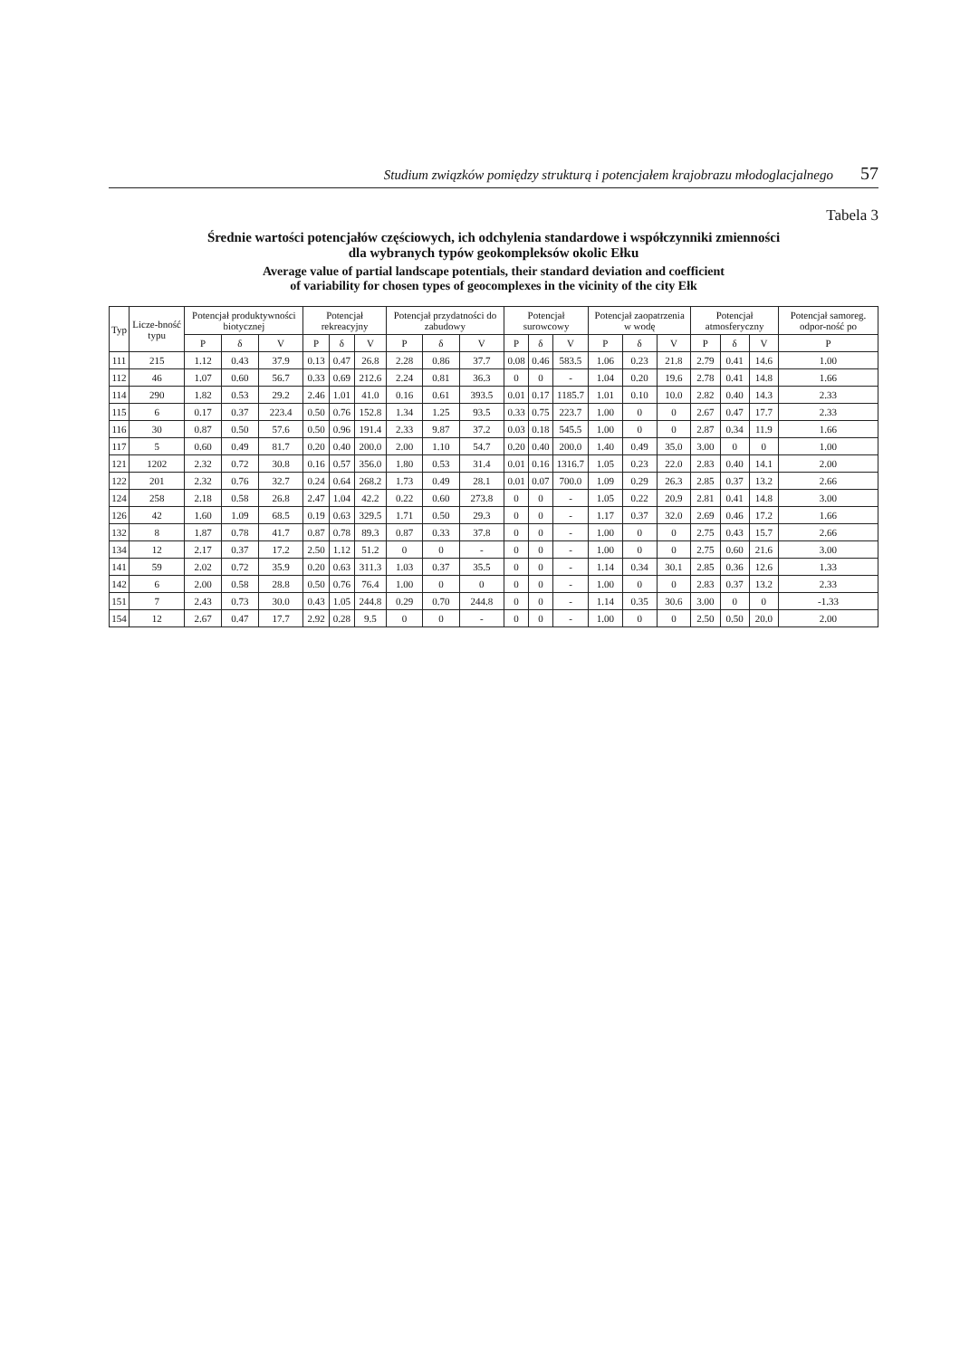Studium związków pomiędzy strukturą i potencjałem krajobrazu młodoglacjalnego 57
Tabela 3
Średnie wartości potencjałów częściowych, ich odchylenia standardowe i współczynniki zmienności
dla wybranych typów geokompleksów okolic Ełku
Average value of partial landscape potentials, their standard deviation and coefficient
of variability for chosen types of geocomplexes in the vicinity of the city Ełk
| Typ | Licze-bność typu | Potencjał produktywności biotycznej | | | Potencjał rekreacyjny | | | Potencjał przydatności do zabudowy | | | Potencjał surowcowy | | | Potencjał zaopatrzenia w wodę | | | Potencjał atmosferyczny | | | Potencjał samoreg. odpor-ność po |
| --- | --- | --- | --- | --- | --- | --- | --- | --- | --- | --- | --- | --- | --- | --- | --- | --- | --- | --- | --- | --- |
| | | P | δ | V | P | δ | V | P | δ | V | P | δ | V | P | δ | V | P | δ | V | P |
| 111 | 215 | 1.12 | 0.43 | 37.9 | 0.13 | 0.47 | 26.8 | 2.28 | 0.86 | 37.7 | 0.08 | 0.46 | 583.5 | 1.06 | 0.23 | 21.8 | 2.79 | 0.41 | 14.6 | 1.00 |
| 112 | 46 | 1.07 | 0.60 | 56.7 | 0.33 | 0.69 | 212.6 | 2.24 | 0.81 | 36.3 | 0 | 0 | - | 1.04 | 0.20 | 19.6 | 2.78 | 0.41 | 14.8 | 1.66 |
| 114 | 290 | 1.82 | 0.53 | 29.2 | 2.46 | 1.01 | 41.0 | 0.16 | 0.61 | 393.5 | 0.01 | 0.17 | 1185.7 | 1.01 | 0.10 | 10.0 | 2.82 | 0.40 | 14.3 | 2.33 |
| 115 | 6 | 0.17 | 0.37 | 223.4 | 0.50 | 0.76 | 152.8 | 1.34 | 1.25 | 93.5 | 0.33 | 0.75 | 223.7 | 1.00 | 0 | 0 | 2.67 | 0.47 | 17.7 | 2.33 |
| 116 | 30 | 0.87 | 0.50 | 57.6 | 0.50 | 0.96 | 191.4 | 2.33 | 9.87 | 37.2 | 0.03 | 0.18 | 545.5 | 1.00 | 0 | 0 | 2.87 | 0.34 | 11.9 | 1.66 |
| 117 | 5 | 0.60 | 0.49 | 81.7 | 0.20 | 0.40 | 200.0 | 2.00 | 1.10 | 54.7 | 0.20 | 0.40 | 200.0 | 1.40 | 0.49 | 35.0 | 3.00 | 0 | 0 | 1.00 |
| 121 | 1202 | 2.32 | 0.72 | 30.8 | 0.16 | 0.57 | 356.0 | 1.80 | 0.53 | 31.4 | 0.01 | 0.16 | 1316.7 | 1.05 | 0.23 | 22.0 | 2.83 | 0.40 | 14.1 | 2.00 |
| 122 | 201 | 2.32 | 0.76 | 32.7 | 0.24 | 0.64 | 268.2 | 1.73 | 0.49 | 28.1 | 0.01 | 0.07 | 700.0 | 1.09 | 0.29 | 26.3 | 2.85 | 0.37 | 13.2 | 2.66 |
| 124 | 258 | 2.18 | 0.58 | 26.8 | 2.47 | 1.04 | 42.2 | 0.22 | 0.60 | 273.8 | 0 | 0 | - | 1.05 | 0.22 | 20.9 | 2.81 | 0.41 | 14.8 | 3.00 |
| 126 | 42 | 1.60 | 1.09 | 68.5 | 0.19 | 0.63 | 329.5 | 1.71 | 0.50 | 29.3 | 0 | 0 | - | 1.17 | 0.37 | 32.0 | 2.69 | 0.46 | 17.2 | 1.66 |
| 132 | 8 | 1.87 | 0.78 | 41.7 | 0.87 | 0.78 | 89.3 | 0.87 | 0.33 | 37.8 | 0 | 0 | - | 1.00 | 0 | 0 | 2.75 | 0.43 | 15.7 | 2.66 |
| 134 | 12 | 2.17 | 0.37 | 17.2 | 2.50 | 1.12 | 51.2 | 0 | 0 | - | 0 | 0 | - | 1.00 | 0 | 0 | 2.75 | 0.60 | 21.6 | 3.00 |
| 141 | 59 | 2.02 | 0.72 | 35.9 | 0.20 | 0.63 | 311.3 | 1.03 | 0.37 | 35.5 | 0 | 0 | - | 1.14 | 0.34 | 30.1 | 2.85 | 0.36 | 12.6 | 1.33 |
| 142 | 6 | 2.00 | 0.58 | 28.8 | 0.50 | 0.76 | 76.4 | 1.00 | 0 | 0 | 0 | 0 | - | 1.00 | 0 | 0 | 2.83 | 0.37 | 13.2 | 2.33 |
| 151 | 7 | 2.43 | 0.73 | 30.0 | 0.43 | 1.05 | 244.8 | 0.29 | 0.70 | 244.8 | 0 | 0 | - | 1.14 | 0.35 | 30.6 | 3.00 | 0 | 0 | -1.33 |
| 154 | 12 | 2.67 | 0.47 | 17.7 | 2.92 | 0.28 | 9.5 | 0 | 0 | - | 0 | 0 | - | 1.00 | 0 | 0 | 2.50 | 0.50 | 20.0 | 2.00 |